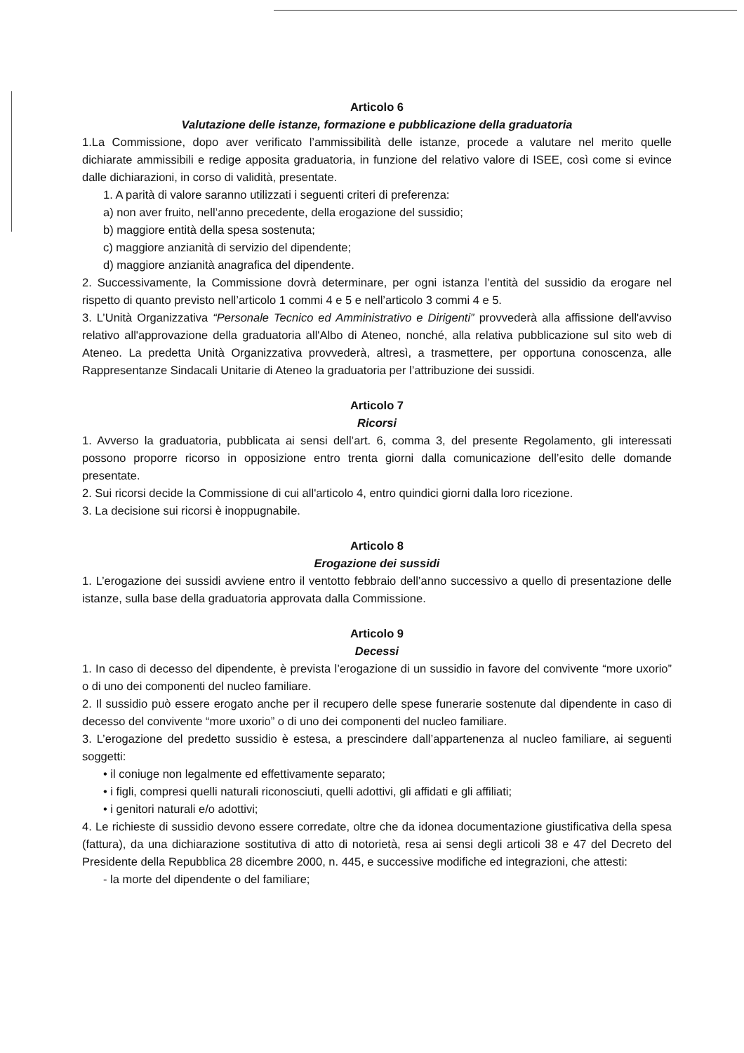Articolo 6
Valutazione delle istanze, formazione e pubblicazione della graduatoria
1.La Commissione, dopo aver verificato l’ammissibilità delle istanze, procede a valutare nel merito quelle dichiarate ammissibili e redige apposita graduatoria, in funzione del relativo valore di ISEE, così come si evince dalle dichiarazioni, in corso di validità, presentate.
1. A parità di valore saranno utilizzati i seguenti criteri di preferenza:
a) non aver fruito, nell’anno precedente, della erogazione del sussidio;
b) maggiore entità della spesa sostenuta;
c) maggiore anzianità di servizio del dipendente;
d) maggiore anzianità anagrafica del dipendente.
2. Successivamente, la Commissione dovrà determinare, per ogni istanza l’entità del sussidio da erogare nel rispetto di quanto previsto nell’articolo 1 commi 4 e 5 e nell’articolo 3 commi 4 e 5.
3. L’Unità Organizzativa “Personale Tecnico ed Amministrativo e Dirigenti” provvederà alla affissione dell'avviso relativo all'approvazione della graduatoria all'Albo di Ateneo, nonché, alla relativa pubblicazione sul sito web di Ateneo. La predetta Unità Organizzativa provvederà, altresì, a trasmettere, per opportuna conoscenza, alle Rappresentanze Sindacali Unitarie di Ateneo la graduatoria per l’attribuzione dei sussidi.
Articolo 7
Ricorsi
1. Avverso la graduatoria, pubblicata ai sensi dell’art. 6, comma 3, del presente Regolamento, gli interessati possono proporre ricorso in opposizione entro trenta giorni dalla comunicazione dell’esito delle domande presentate.
2. Sui ricorsi decide la Commissione di cui all'articolo 4, entro quindici giorni dalla loro ricezione.
3. La decisione sui ricorsi è inoppugnabile.
Articolo 8
Erogazione dei sussidi
1. L’erogazione dei sussidi avviene entro il ventotto febbraio dell’anno successivo a quello di presentazione delle istanze, sulla base della graduatoria approvata dalla Commissione.
Articolo 9
Decessi
1. In caso di decesso del dipendente, è prevista l’erogazione di un sussidio in favore del convivente “more uxorio” o di uno dei componenti del nucleo familiare.
2. Il sussidio può essere erogato anche per il recupero delle spese funerarie sostenute dal dipendente in caso di decesso del convivente “more uxorio” o di uno dei componenti del nucleo familiare.
3. L’erogazione del predetto sussidio è estesa, a prescindere dall’appartenenza al nucleo familiare, ai seguenti soggetti:
• il coniuge non legalmente ed effettivamente separato;
• i figli, compresi quelli naturali riconosciuti, quelli adottivi, gli affidati e gli affiliati;
• i genitori naturali e/o adottivi;
4. Le richieste di sussidio devono essere corredate, oltre che da idonea documentazione giustificativa della spesa (fattura), da una dichiarazione sostitutiva di atto di notorietà, resa ai sensi degli articoli 38 e 47 del Decreto del Presidente della Repubblica 28 dicembre 2000, n. 445, e successive modifiche ed integrazioni, che attesti:
- la morte del dipendente o del familiare;